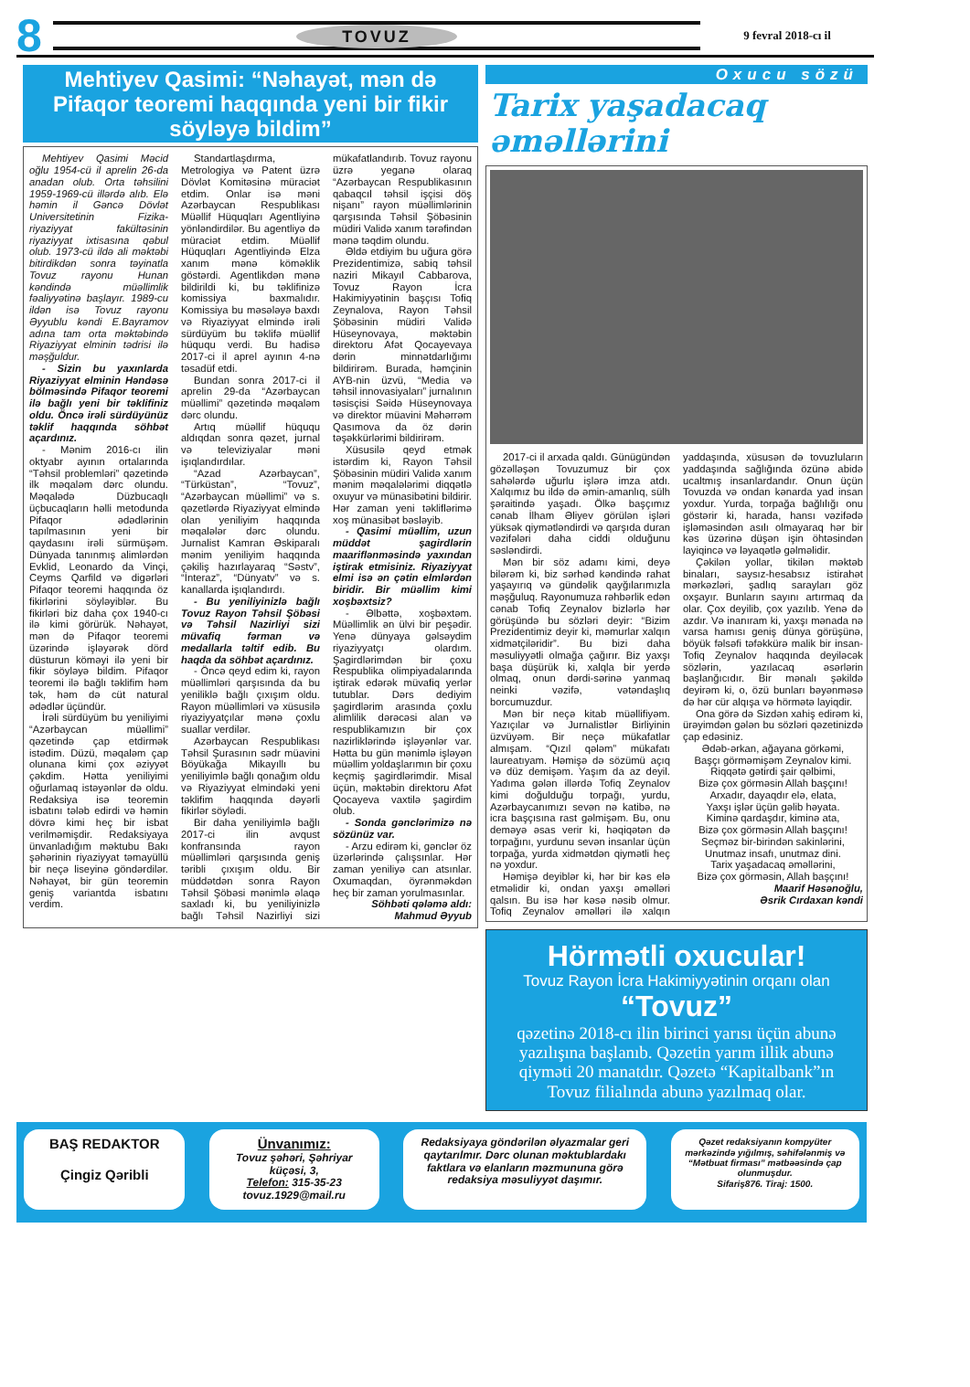8
TOVUZ
9 fevral 2018-cı il
Mehtiyev Qasimi: “Nəhayət, mən də Pifaqor teoremi haqqında yeni bir fikir söyləyə bildim”
Mehtiyev Qasimi Məcid oğlu 1954-cü il aprelin 26-da anadan olub. Orta təhsilini 1959-1969-cü illərdə alıb. Elə həmin il Gəncə Dövlət Universitetinin Fizika-riyaziyyat fakültəsinin riyaziyyat ixtisasına qəbul olub. 1973-cü ildə ali məktəbi bitirdikdən sonra təyinatla Tovuz rayonu Hunan kəndində müəllimlik fəaliyyətinə başlayır. 1989-cu ildən isə Tovuz rayonu Əyyublu kəndi E.Bayramov adına tam orta məktəbində Riyaziyyat elminin tədrisi ilə məşğuldur.
- Sizin bu yaxınlarda Riyaziyyat elminin Həndəsə bölməsində Pifaqor teoremi ilə bağlı yeni bir təklifiniz oldu. Öncə irəli sürdüyünüz təklif haqqında söhbət açardınız.
- Mənim 2016-cı ilin oktyabr ayının ortalarında “Təhsil problemləri” qəzetində ilk məqaləm dərc olundu. Məqalədə Düzbucaqlı üçbucaqların həlli metodunda Pifaqor ədədlərinin tapılmasının yeni bir qaydasını irəli sürmüşəm. Dünyada tanınmış alimlərdən Evklid, Leonardo da Vinçi, Ceyms Qarfild və digərləri Pifaqor teoremi haqqında öz fikirlərini söyləyiblər. Bu fikirləri biz daha çox 1940-cı ilə kimi görürük. Nəhayət, mən də Pifaqor teoremi üzərində işləyərək dörd düsturun köməyi ilə yeni bir fikir söyləyə bildim. Pifaqor teoremi ilə bağlı təklifim həm tək, həm də cüt natural ədədlər üçündür.
İrəli sürdüyüm bu yeniliyimi “Azərbaycan müəllimi” qəzetində çap etdirmək istədim. Düzü, məqaləm çap olunana kimi çox əziyyət çəkdim. Hətta yeniliyimi oğurlamaq istəyənlər də oldu. Redaksiya isə teoremin isbatını tələb edirdi və həmin dövrə kimi heç bir isbat verilməmişdir. Redaksiyaya ünvanladığım məktubu Bakı şəhərinin riyaziyyat təmayüllü bir neçə liseyinə göndərdilər. Nəhayət, bir gün teoremin geniş variantda isbatını verdim.
Standartlaşdırma, Metrologiya və Patent üzrə Dövlət Komitəsinə müraciət etdim. Onlar isə məni Azərbaycan Respublikası Müəllif Hüquqları Agentliyinə yönləndirdilər. Bu agentliyə də müraciət etdim. Müəllif Hüquqları Agentliyində Elza xanım mənə köməklik göstərdi. Agentlikdən mənə bildirildi ki, bu təklifinizə komissiya baxmalıdır. Komissiya bu məsələyə baxdı və Riyaziyyat elmində irəli sürdüyüm bu təklifə müəllif hüququ verdi. Bu hadisə 2017-ci il aprel ayının 4-nə təsadüf etdi.
Bundan sonra 2017-ci il aprelin 29-da “Azərbaycan müəllimi” qəzetində məqaləm dərc olundu.
Artıq müəllif hüququ aldıqdan sonra qəzet, jurnal və televiziyalar məni işıqlandırdılar.
“Azad Azərbaycan”, “Türküstan”, “Tovuz”, “Azərbaycan müəllimi” və s. qəzetlərdə Riyaziyyat elmində olan yeniliyim haqqında məqalələr dərc olundu. Jurnalist Kamran Əskiparalı mənim yeniliyim haqqında çəkiliş hazırlayaraq “Səstv”, “İnteraz”, “Dünyatv” və s. kanallarda işıqlandırdı.
- Bu yeniliyinizlə bağlı Tovuz Rayon Təhsil Şöbəsi və Təhsil Nazirliyi sizi müvafiq fərman və medallarla təltif edib. Bu haqda da söhbət açardınız.
- Öncə qeyd edim ki, rayon müəllimləri qarşısında da bu yeniliklə bağlı çıxışım oldu. Rayon müəllimləri və xüsusilə riyaziyyatçılar mənə çoxlu suallar verdilər.
Azərbaycan Respublikası Təhsil Şurasının sədr müavini Böyükağa Mikayıllı bu yeniliyimlə bağlı qonağım oldu və Riyaziyyat elmindəki yeni təklifim haqqında dəyərli fikirlər söylədi.
Bir daha yeniliyimlə bağlı 2017-ci ilin avqust konfransında rayon müəllimləri qarşısında geniş təribli çıxışım oldu. Bir müddətdən sonra Rayon Təhsil Şöbəsi mənimlə əlaqə saxladı ki, bu yeniliyinizlə bağlı Təhsil Nazirliyi sizi mükafatlandırıb. Tovuz rayonu üzrə yeganə olaraq “Azərbaycan Respublikasının qabaqcıl təhsil işçisi döş nişanı” rayon müəllimlərinin qarşısında Təhsil Şöbəsinin müdiri Validə xanım tərəfindən mənə təqdim olundu.
Əldə etdiyim bu uğura görə Prezidentimizə, sabiq təhsil naziri Mikayıl Cabbarova, Tovuz Rayon İcra Hakimiyyətinin başçısı Tofiq Zeynalova, Rayon Təhsil Şöbəsinin müdiri Validə Hüseynovaya, məktəbin direktoru Afət Qocayevaya dərin minnətdarlığımı bildirirəm. Burada, həmçinin AYB-nin üzvü, “Media və təhsil innovasiyaları” jurnalının təsisçisi Səidə Hüseynovaya və direktor müavini Məhərrəm Qasımova da öz dərin təşəkkürlərimi bildirirəm.
Xüsusilə qeyd etmək istərdim ki, Rayon Təhsil Şöbəsinin müdiri Validə xanım mənim məqalələrimi diqqətlə oxuyur və münasibətini bildirir. Hər zaman yeni təkliflərimə xoş münasibət bəsləyib.
- Qasimi müəllim, uzun müddət şagirdlərin maariflənməsində yaxından iştirak etmisiniz. Riyaziyyat elmi isə ən çətin elmlərdən biridir. Bir müəllim kimi xoşbəxtsiz?
- Əlbəttə, xoşbəxtəm. Müəllimlik ən ülvi bir peşədir. Yenə dünyaya gəlsəydim riyaziyyatçı olardım. Şagirdlərimdən bir çoxu Respublika olimpiyadalarında iştirak edərək müvafiq yerlər tutublar. Dərs dediyim şagirdlərim arasında çoxlu alimlilik dərəcəsi alan və respublikamızın bir çox nazirliklərində işləyənlər var. Hətta bu gün mənimlə işləyən müəllim yoldaşlarımın bir çoxu keçmiş şagirdlərimdir. Misal üçün, məktəbin direktoru Afət Qocayeva vaxtilə şagirdim olub.
- Sonda gənclərimizə nə sözünüz var.
- Arzu edirəm ki, gənclər öz üzərlərində çalışsınlar. Hər zaman yeniliyə can atsınlar. Oxumaqdan, öyrənməkdən heç bir zaman yorulmasınlar.
Söhbəti qələmə aldı:
Mahmud Əyyub
Oxucu sözü
Tarix yaşadacaq əməllərini
2017-ci il arxada qaldı. Günügündən gözəlləşən Tovuzumuz bir çox sahələrdə uğurlu işlərə imza atdı. Xalqımız bu ildə də əmin-amanlıq, sülh şəraitində yaşadı. Ölkə başçımız cənab İlham Əliyev görülən işləri yüksək qiymətləndirdi və qarşıda duran vəzifələri daha ciddi olduğunu səsləndirdi.
Mən bir söz adamı kimi, deyə bilərəm ki, biz sərhəd kəndində rahat yaşayırıq və gündəlik qayğılarımızla məşğuluq. Rayonumuza rəhbərlik edən cənab Tofiq Zeynalov bizlərlə hər görüşündə bu sözləri deyir: “Bizim Prezidentimiz deyir ki, məmurlar xalqın xidmətçiləridir”. Bu bizi daha məsuliyyətli olmağa çağırır. Biz yaxşı başa düşürük ki, xalqla bir yerdə olmaq, onun dərdi-sərinə yanmaq neinki vəzifə, vətəndaşlıq borcumuzdur.
Mən bir neçə kitab müəllifiyəm. Yazıçılar və Jurnalistlər Birliyinin üzvüyəm. Bir neçə mükafatlar almışam. “Qızıl qələm” mükafatı laureatıyam. Həmişə də sözümü açıq və düz demişəm. Yaşım da az deyil. Yadıma gələn illərdə Tofiq Zeynalov kimi doğulduğu torpağı, yurdu, Azərbaycanımızı sevən nə katibə, nə icra başçısına rast gəlmişəm. Bu, onu deməyə əsas verir ki, həqiqətən də torpağını, yurdunu sevən insanlar üçün torpağa, yurda xidmətdən qiymətli heç nə yoxdur.
Həmişə deyiblər ki, hər bir kəs elə etməlidir ki, ondan yaxşı əməlləri qalsın. Bu isə hər kəsə nəsib olmur. Tofiq Zeynalov əməlləri ilə xalqın yaddaşında, xüsusən də tovuzluların yaddaşında sağlığında özünə abidə ucaltmış insanlardandır. Onun üçün Tovuzda və ondan kənarda yad insan yoxdur. Yurda, torpağa bağlılığı onu göstərir ki, harada, hansı vəzifədə işləməsindən asılı olmayaraq hər bir kəs üzərinə düşən işin öhtəsindən layiqincə və ləyaqətlə gəlməlidir.
Çəkilən yollar, tikilən məktəb binaları, saysız-hesabsız istirahət mərkəzləri, şadlıq sarayları göz oxşayır. Bunların sayını artırmaq da olar. Çox deyilib, çox yazılıb. Yenə də azdır. Və inanıram ki, yaxşı mənada nə varsa hamısı geniş dünya görüşünə, böyük fəlsəfi təfəkkürə malik bir insan-Tofiq Zeynalov haqqında deyiləcək sözlərin, yazılacaq əsərlərin başlanğıcıdır. Bir mənalı şəkildə deyirəm ki, o, özü bunları bəyənməsə də hər cür alqışa və hörmətə layiqdir.
Ona görə də Sizdən xahiş edirəm ki, ürəyimdən gələn bu sözləri qəzetinizdə çap edəsiniz.
Ədəb-ərkan, ağayana görkəmi,
Başçı görməmişəm Zeynalov kimi.
Riqqətə gətirdi şair qəlbimi,
Bizə çox görməsin Allah başçını!
Arxadır, dayaqdır elə, elata,
Yaxşı işlər üçün gəlib həyata.
Kiminə qardaşdır, kiminə ata,
Bizə çox görməsin Allah başçını!
Seçməz bir-birindən sakinlərini,
Unutmaz insafı, unutmaz dini.
Tarix yaşadacaq əməllərini,
Bizə çox görməsin, Allah başçını!
Maarif Həsənoğlu,
Əsrik Cırdaxan kəndi
Hörmətli oxucular!
Tovuz Rayon İcra Hakimiyyətinin orqanı olan
“Tovuz”
qəzetinə 2018-cı ilin birinci yarısı üçün abunə yazılışına başlanıb. Qəzetin yarım illik abunə qiyməti 20 manatdır. Qəzetə “Kapitalbank”ın Tovuz filialında abunə yazılmaq olar.
BAŞ REDAKTOR
Çingiz Qəribli
Ünvanımız:
Tovuz şəhəri, Şəhriyar küçəsi, 3,
Telefon: 315-35-23
tovuz.1929@mail.ru
Redaksiyaya göndərilən əlyazmalar geri qaytarılmır. Dərc olunan məktublardakı faktlara və elanların məzmununa görə redaksiya məsuliyyət daşımır.
Qəzet redaksiyanın kompyüter mərkəzində yığılmış, səhifələnmiş və “Mətbuat firması” mətbəəsində çap olunmuşdur.
Sifariş876. Tiraj: 1500.